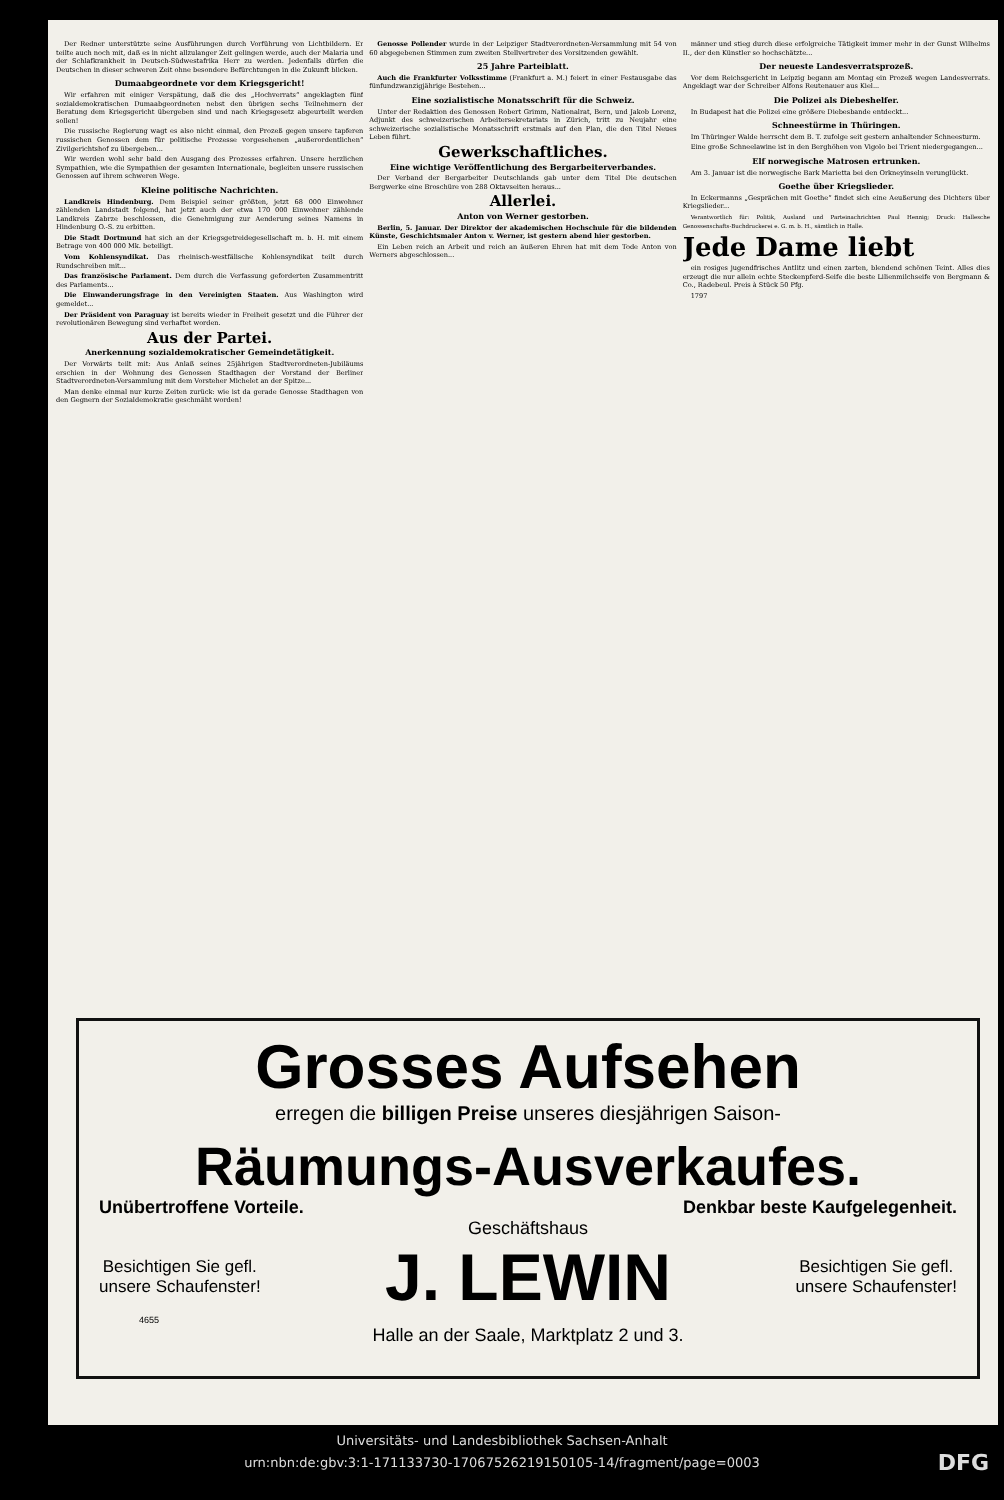Der Redner unterstützte seine Ausführungen durch Vorführung von Lichtbildern. Er teilte auch noch mit, daß es in nicht allzulanger Zeit gelingen werde, auch der Malaria und der Schlafkrankheit in Deutsch-Südwestafrika Herr zu werden. Jedenfalls dürfen die Deutschen in dieser schweren Zeit ohne besondere Befürchtungen in die Zukunft blicken.
Dumaabgeordnete vor dem Kriegsgericht!
Wir erfahren mit einiger Verspätung, daß die des „Hochverrats“ angeklagten fünf sozialdemokratischen Dumaabgeordneten nebst den übrigen sechs Teilnehmern der Beratung dem Kriegsgericht übergeben sind und nach Kriegsgesetz abgeurteilt werden sollen!
Die russische Regierung wagt es also nicht einmal, den Prozeß gegen unsere tapferen russischen Genossen dem für politische Prozesse vorgesehenen „außerordentlichen“ Zivilgerichtshof zu übergeben...
Wir werden wohl sehr bald den Ausgang des Prozesses erfahren. Unsere herzlichen Sympathien, wie die Sympathien der gesamten Internationale, begleiten unsere russischen Genossen auf ihrem schweren Wege.
Kleine politische Nachrichten.
Landkreis Hindenburg. Dem Beispiel seiner größten, jetzt 68 000 Einwohner zählenden Landstadt folgend, hat jetzt auch der etwa 170 000 Einwohner zählende Landkreis Zabrze beschlossen, die Genehmigung zur Aenderung seines Namens in Hindenburg O.-S. zu erbitten.
Die Stadt Dortmund hat sich an der Kriegsgetreidegesellschaft m. b. H. mit einem Betrage von 400 000 Mk. beteiligt.
Vom Kohlensyndikat. Das rheinisch-westfälische Kohlensyndikat teilt durch Rundschreiben mit...
Das französische Parlament. Dem durch die Verfassung geforderten Zusammentritt des Parlaments...
Die Einwanderungsfrage in den Vereinigten Staaten. Aus Washington wird gemeldet...
Der Präsident von Paraguay ist bereits wieder in Freiheit gesetzt und die Führer der revolutionären Bewegung sind verhaftet worden.
Aus der Partei.
Anerkennung sozialdemokratischer Gemeindetätigkeit.
Der Vorwärts teilt mit: Aus Anlaß seines 25jährigen Stadtverordneten-Jubiläums erschien in der Wohnung des Genossen Stadthagen der Vorstand der Berliner Stadtverordneten-Versammlung mit dem Vorsteher Michelet an der Spitze...
Man denke einmal nur kurze Zeiten zurück: wie ist da gerade Genosse Stadthagen von den Gegnern der Sozialdemokratie geschmäht worden!
Genosse Pollender wurde in der Leipziger Stadtverordneten-Versammlung mit 54 von 60 abgegebenen Stimmen zum zweiten Stellvertreter des Vorsitzenden gewählt.
25 Jahre Parteiblatt.
Auch die Frankfurter Volksstimme (Frankfurt a. M.) feiert in einer Festausgabe das fünfundzwanzigjährige Bestehen...
Eine sozialistische Monatsschrift für die Schweiz.
Unter der Redaktion des Genossen Robert Grimm, Nationalrat, Bern, und Jakob Lorenz, Adjunkt des schweizerischen Arbeitersekretariats in Zürich, tritt zu Neujahr eine schweizerische sozialistische Monatsschrift erstmals auf den Plan, die den Titel Neues Leben führt.
Gewerkschaftliches.
Eine wichtige Veröffentlichung des Bergarbeiterverbandes.
Der Verband der Bergarbeiter Deutschlands gab unter dem Titel Die deutschen Bergwerke eine Broschüre von 288 Oktavseiten heraus...
Allerlei.
Anton von Werner gestorben.
Berlin, 5. Januar. Der Direktor der akademischen Hochschule für die bildenden Künste, Geschichtsmaler Anton v. Werner, ist gestern abend hier gestorben.
Ein Leben reich an Arbeit und reich an äußeren Ehren hat mit dem Tode Anton von Werners abgeschlossen...
männer und stieg durch diese erfolgreiche Tätigkeit immer mehr in der Gunst Wilhelms II., der den Künstler so hochschätzte...
Der neueste Landesverratsprozeß.
Vor dem Reichsgericht in Leipzig begann am Montag ein Prozeß wegen Landesverrats. Angeklagt war der Schreiber Alfons Reutenauer aus Kiel...
Die Polizei als Diebeshelfer.
In Budapest hat die Polizei eine größere Diebesbande entdeckt...
Schneestürme in Thüringen.
Im Thüringer Walde herrscht dem B. T. zufolge seit gestern anhaltender Schneesturm.
Eine große Schneelawine ist in den Berghöhen von Vigolo bei Trient niedergegangen...
Elf norwegische Matrosen ertrunken.
Am 3. Januar ist die norwegische Bark Marietta bei den Orkneyinseln verunglückt.
Goethe über Kriegslieder.
In Eckermanns „Gesprächen mit Goethe“ findet sich eine Aeußerung des Dichters über Kriegslieder...
Verantwortlich für: Politik, Ausland und Parteinachrichten Paul Hennig; Druck: Hallesche Genossenschafts-Buchdruckerei e. G. m. b. H., sämtlich in Halle.
Jede Dame liebt
ein rosiges jugendfrisches Antlitz und einen zarten, blendend schönen Teint. Alles dies erzeugt die nur allein echte Steckenpferd-Seife die beste Lilienmilchseife von Bergmann & Co., Radebeul. Preis à Stück 50 Pfg.
1797
Grosses Aufsehen
erregen die billigen Preise unseres diesjährigen Saison-
Räumungs-Ausverkaufes.
Unübertroffene Vorteile. Denkbar beste Kaufgelegenheit.
Geschäftshaus
Besichtigen Sie gefl.
unsere Schaufenster! J. LEWIN Besichtigen Sie gefl.
unsere Schaufenster!
4655
Halle an der Saale, Marktplatz 2 und 3.
Universitäts- und Landesbibliothek Sachsen-Anhalt
urn:nbn:de:gbv:3:1-171133730-17067526219150105-14/fragment/page=0003 DFG